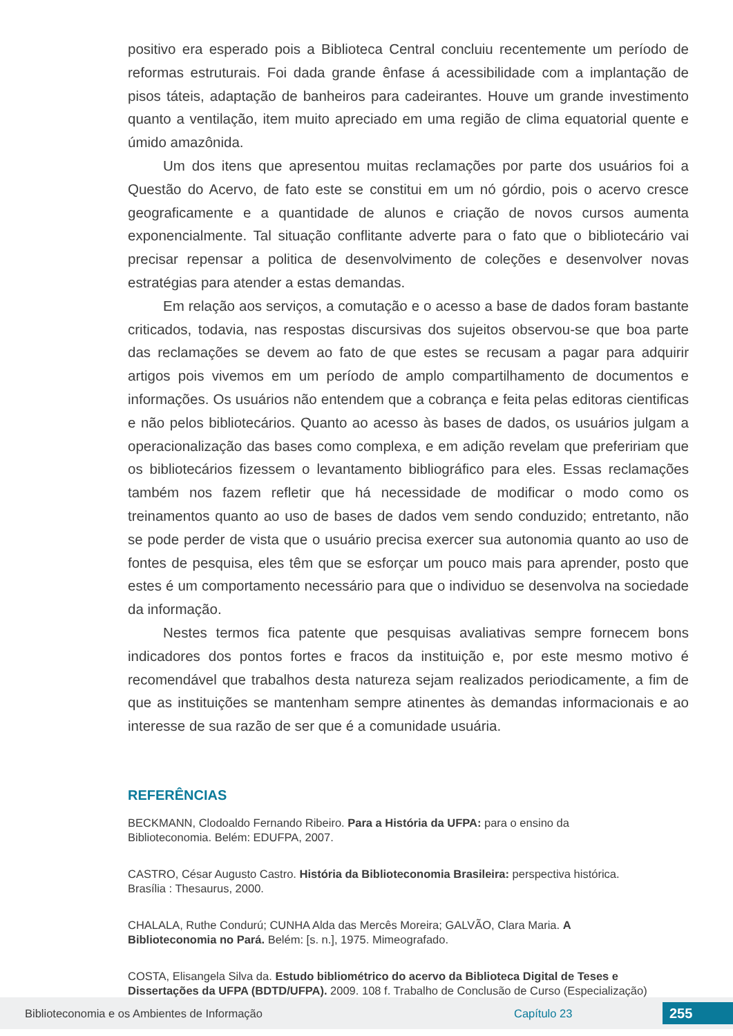positivo era esperado pois a Biblioteca Central concluiu recentemente um período de reformas estruturais. Foi dada grande ênfase á acessibilidade com a implantação de pisos táteis, adaptação de banheiros para cadeirantes. Houve um grande investimento quanto a ventilação, item muito apreciado em uma região de clima equatorial quente e úmido amazônida.
Um dos itens que apresentou muitas reclamações por parte dos usuários foi a Questão do Acervo, de fato este se constitui em um nó górdio, pois o acervo cresce geograficamente e a quantidade de alunos e criação de novos cursos aumenta exponencialmente. Tal situação conflitante adverte para o fato que o bibliotecário vai precisar repensar a politica de desenvolvimento de coleções e desenvolver novas estratégias para atender a estas demandas.
Em relação aos serviços, a comutação e o acesso a base de dados foram bastante criticados, todavia, nas respostas discursivas dos sujeitos observou-se que boa parte das reclamações se devem ao fato de que estes se recusam a pagar para adquirir artigos pois vivemos em um período de amplo compartilhamento de documentos e informações. Os usuários não entendem que a cobrança e feita pelas editoras cientificas e não pelos bibliotecários. Quanto ao acesso às bases de dados, os usuários julgam a operacionalização das bases como complexa, e em adição revelam que prefeririam que os bibliotecários fizessem o levantamento bibliográfico para eles. Essas reclamações também nos fazem refletir que há necessidade de modificar o modo como os treinamentos quanto ao uso de bases de dados vem sendo conduzido; entretanto, não se pode perder de vista que o usuário precisa exercer sua autonomia quanto ao uso de fontes de pesquisa, eles têm que se esforçar um pouco mais para aprender, posto que estes é um comportamento necessário para que o individuo se desenvolva na sociedade da informação.
Nestes termos fica patente que pesquisas avaliativas sempre fornecem bons indicadores dos pontos fortes e fracos da instituição e, por este mesmo motivo é recomendável que trabalhos desta natureza sejam realizados periodicamente, a fim de que as instituições se mantenham sempre atinentes às demandas informacionais e ao interesse de sua razão de ser que é a comunidade usuária.
REFERÊNCIAS
BECKMANN, Clodoaldo Fernando Ribeiro. Para a História da UFPA: para o ensino da
Biblioteconomia. Belém: EDUFPA, 2007.
CASTRO, César Augusto Castro. História da Biblioteconomia Brasileira: perspectiva histórica.
Brasília : Thesaurus, 2000.
CHALALA, Ruthe Condurú; CUNHA Alda das Mercês Moreira; GALVÃO, Clara Maria. A
Biblioteconomia no Pará. Belém: [s. n.], 1975. Mimeografado.
COSTA, Elisangela Silva da. Estudo bibliométrico do acervo da Biblioteca Digital de Teses e
Dissertações da UFPA (BDTD/UFPA). 2009. 108 f. Trabalho de Conclusão de Curso (Especialização)
Biblioteconomia e os Ambientes de Informação Capítulo 23 255